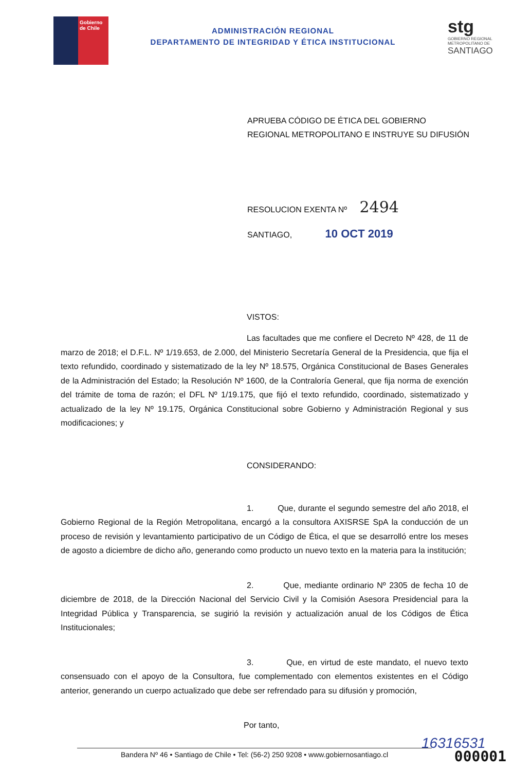Gobierno de Chile
ADMINISTRACIÓN REGIONAL
DEPARTAMENTO DE INTEGRIDAD Y ÉTICA INSTITUCIONAL
stg
GOBIERNO REGIONAL
METROPOLITANO DE
SANTIAGO
APRUEBA CÓDIGO DE ÉTICA DEL GOBIERNO REGIONAL METROPOLITANO E INSTRUYE SU DIFUSIÓN
RESOLUCION EXENTA Nº 2494
SANTIAGO, 10 OCT 2019
VISTOS:
Las facultades que me confiere el Decreto Nº 428, de 11 de marzo de 2018; el D.F.L. Nº 1/19.653, de 2.000, del Ministerio Secretaría General de la Presidencia, que fija el texto refundido, coordinado y sistematizado de la ley Nº 18.575, Orgánica Constitucional de Bases Generales de la Administración del Estado; la Resolución Nº 1600, de la Contraloría General, que fija norma de exención del trámite de toma de razón; el DFL Nº 1/19.175, que fijó el texto refundido, coordinado, sistematizado y actualizado de la ley Nº 19.175, Orgánica Constitucional sobre Gobierno y Administración Regional y sus modificaciones; y
CONSIDERANDO:
1. Que, durante el segundo semestre del año 2018, el Gobierno Regional de la Región Metropolitana, encargó a la consultora AXISRSE SpA la conducción de un proceso de revisión y levantamiento participativo de un Código de Ética, el que se desarrolló entre los meses de agosto a diciembre de dicho año, generando como producto un nuevo texto en la materia para la institución;
2. Que, mediante ordinario Nº 2305 de fecha 10 de diciembre de 2018, de la Dirección Nacional del Servicio Civil y la Comisión Asesora Presidencial para la Integridad Pública y Transparencia, se sugirió la revisión y actualización anual de los Códigos de Ética Institucionales;
3. Que, en virtud de este mandato, el nuevo texto consensuado con el apoyo de la Consultora, fue complementado con elementos existentes en el Código anterior, generando un cuerpo actualizado que debe ser refrendado para su difusión y promoción,
Por tanto,
16316531
Bandera Nº 46 • Santiago de Chile • Tel: (56-2) 250 9208 • www.gobiernosantiago.cl 000001